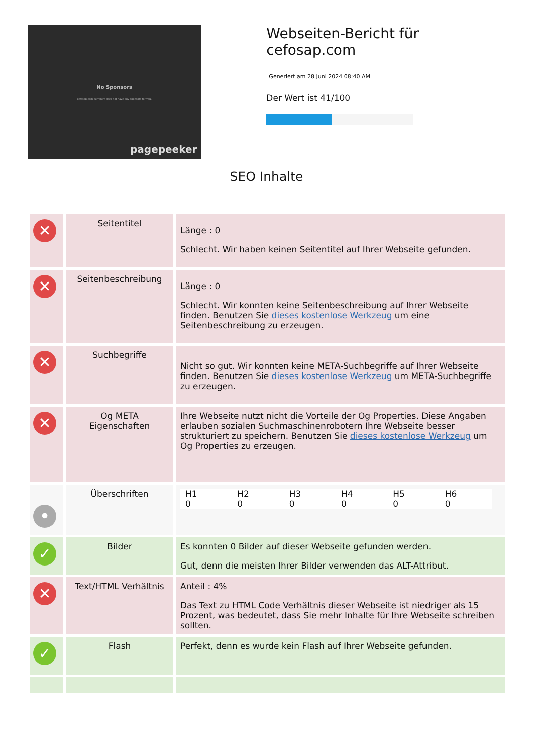No Sponsors
cefosap.com currently does not have any sponsors for you.
pagepeeker
Webseiten-Bericht für cefosap.com
Generiert am 28 Juni 2024 08:40 AM
Der Wert ist 41/100
SEO Inhalte
| ✕ | Seitentitel | Länge : 0 Schlecht. Wir haben keinen Seitentitel auf Ihrer Webseite gefunden. |
| ✕ | Seitenbeschreibung | Länge : 0 Schlecht. Wir konnten keine Seitenbeschreibung auf Ihrer Webseite finden. Benutzen Sie dieses kostenlose Werkzeug um eine Seitenbeschreibung zu erzeugen. |
| ✕ | Suchbegriffe | Nicht so gut. Wir konnten keine META-Suchbegriffe auf Ihrer Webseite finden. Benutzen Sie dieses kostenlose Werkzeug um META-Suchbegriffe zu erzeugen. |
| ✕ | Og META Eigenschaften | Ihre Webseite nutzt nicht die Vorteile der Og Properties. Diese Angaben erlauben sozialen Suchmaschinenrobotern Ihre Webseite besser strukturiert zu speichern. Benutzen Sie dieses kostenlose Werkzeug um Og Properties zu erzeugen. |
| • | Überschriften | / H1 0 / H2 0 / H3 0 / H4 0 / H5 0 / H6 0 / |
| ✓ | Bilder | Es konnten 0 Bilder auf dieser Webseite gefunden werden. Gut, denn die meisten Ihrer Bilder verwenden das ALT-Attribut. |
| ✕ | Text/HTML Verhältnis | Anteil : 4% Das Text zu HTML Code Verhältnis dieser Webseite ist niedriger als 15 Prozent, was bedeutet, dass Sie mehr Inhalte für Ihre Webseite schreiben sollten. |
| ✓ | Flash | Perfekt, denn es wurde kein Flash auf Ihrer Webseite gefunden. |